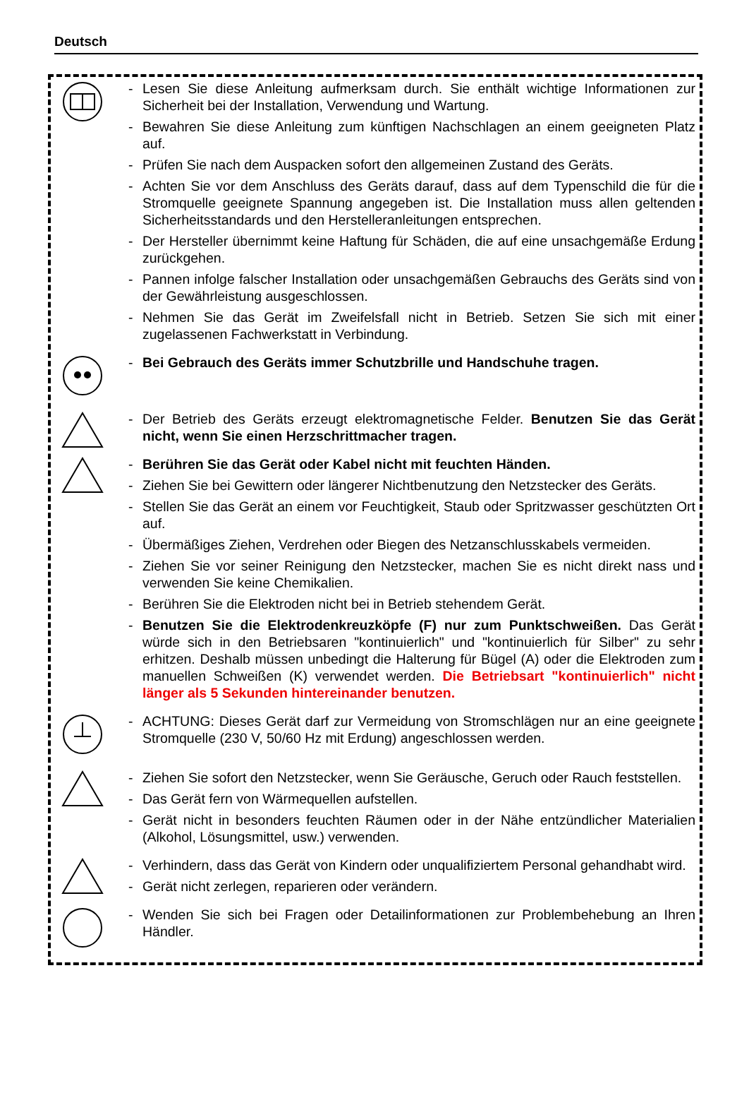Deutsch
- Lesen Sie diese Anleitung aufmerksam durch. Sie enthält wichtige Informationen zur Sicherheit bei der Installation, Verwendung und Wartung.
- Bewahren Sie diese Anleitung zum künftigen Nachschlagen an einem geeigneten Platz auf.
- Prüfen Sie nach dem Auspacken sofort den allgemeinen Zustand des Geräts.
- Achten Sie vor dem Anschluss des Geräts darauf, dass auf dem Typenschild die für die Stromquelle geeignete Spannung angegeben ist. Die Installation muss allen geltenden Sicherheitsstandards und den Herstelleranleitungen entsprechen.
- Der Hersteller übernimmt keine Haftung für Schäden, die auf eine unsachgemäße Erdung zurückgehen.
- Pannen infolge falscher Installation oder unsachgemäßen Gebrauchs des Geräts sind von der Gewährleistung ausgeschlossen.
- Nehmen Sie das Gerät im Zweifelsfall nicht in Betrieb. Setzen Sie sich mit einer zugelassenen Fachwerkstatt in Verbindung.
- Bei Gebrauch des Geräts immer Schutzbrille und Handschuhe tragen.
- Der Betrieb des Geräts erzeugt elektromagnetische Felder. Benutzen Sie das Gerät nicht, wenn Sie einen Herzschrittmacher tragen.
- Berühren Sie das Gerät oder Kabel nicht mit feuchten Händen.
- Ziehen Sie bei Gewittern oder längerer Nichtbenutzung den Netzstecker des Geräts.
- Stellen Sie das Gerät an einem vor Feuchtigkeit, Staub oder Spritzwasser geschützten Ort auf.
- Übermäßiges Ziehen, Verdrehen oder Biegen des Netzanschlusskabels vermeiden.
- Ziehen Sie vor seiner Reinigung den Netzstecker, machen Sie es nicht direkt nass und verwenden Sie keine Chemikalien.
- Berühren Sie die Elektroden nicht bei in Betrieb stehendem Gerät.
- Benutzen Sie die Elektrodenkreuzköpfe (F) nur zum Punktschweißen. Das Gerät würde sich in den Betriebsaren "kontinuierlich" und "kontinuierlich für Silber" zu sehr erhitzen. Deshalb müssen unbedingt die Halterung für Bügel (A) oder die Elektroden zum manuellen Schweißen (K) verwendet werden. Die Betriebsart "kontinuierlich" nicht länger als 5 Sekunden hintereinander benutzen.
- ACHTUNG: Dieses Gerät darf zur Vermeidung von Stromschlägen nur an eine geeignete Stromquelle (230 V, 50/60 Hz mit Erdung) angeschlossen werden.
- Ziehen Sie sofort den Netzstecker, wenn Sie Geräusche, Geruch oder Rauch feststellen.
- Das Gerät fern von Wärmequellen aufstellen.
- Gerät nicht in besonders feuchten Räumen oder in der Nähe entzündlicher Materialien (Alkohol, Lösungsmittel, usw.) verwenden.
- Verhindern, dass das Gerät von Kindern oder unqualifiziertem Personal gehandhabt wird.
- Gerät nicht zerlegen, reparieren oder verändern.
- Wenden Sie sich bei Fragen oder Detailinformationen zur Problembehebung an Ihren Händler.